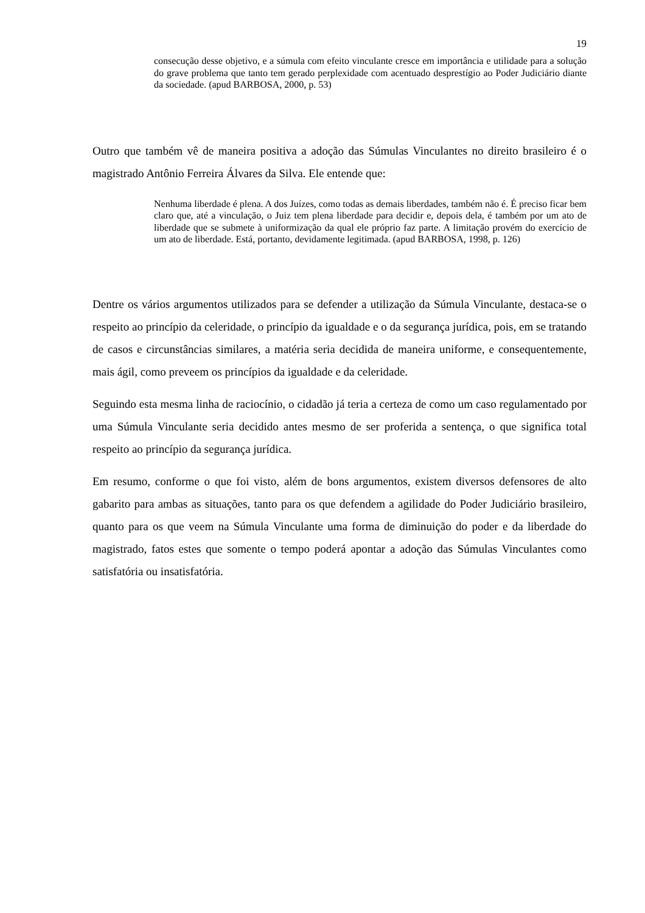19
consecução desse objetivo, e a súmula com efeito vinculante cresce em importância e utilidade para a solução do grave problema que tanto tem gerado perplexidade com acentuado desprestígio ao Poder Judiciário diante da sociedade. (apud BARBOSA, 2000, p. 53)
Outro que também vê de maneira positiva a adoção das Súmulas Vinculantes no direito brasileiro é o magistrado Antônio Ferreira Álvares da Silva. Ele entende que:
Nenhuma liberdade é plena. A dos Juízes, como todas as demais liberdades, também não é. É preciso ficar bem claro que, até a vinculação, o Juiz tem plena liberdade para decidir e, depois dela, é também por um ato de liberdade que se submete à uniformização da qual ele próprio faz parte. A limitação provém do exercício de um ato de liberdade. Está, portanto, devidamente legitimada. (apud BARBOSA, 1998, p. 126)
Dentre os vários argumentos utilizados para se defender a utilização da Súmula Vinculante, destaca-se o respeito ao princípio da celeridade, o princípio da igualdade e o da segurança jurídica, pois, em se tratando de casos e circunstâncias similares, a matéria seria decidida de maneira uniforme, e consequentemente, mais ágil, como preveem os princípios da igualdade e da celeridade.
Seguindo esta mesma linha de raciocínio, o cidadão já teria a certeza de como um caso regulamentado por uma Súmula Vinculante seria decidido antes mesmo de ser proferida a sentença, o que significa total respeito ao princípio da segurança jurídica.
Em resumo, conforme o que foi visto, além de bons argumentos, existem diversos defensores de alto gabarito para ambas as situações, tanto para os que defendem a agilidade do Poder Judiciário brasileiro, quanto para os que veem na Súmula Vinculante uma forma de diminuição do poder e da liberdade do magistrado, fatos estes que somente o tempo poderá apontar a adoção das Súmulas Vinculantes como satisfatória ou insatisfatória.